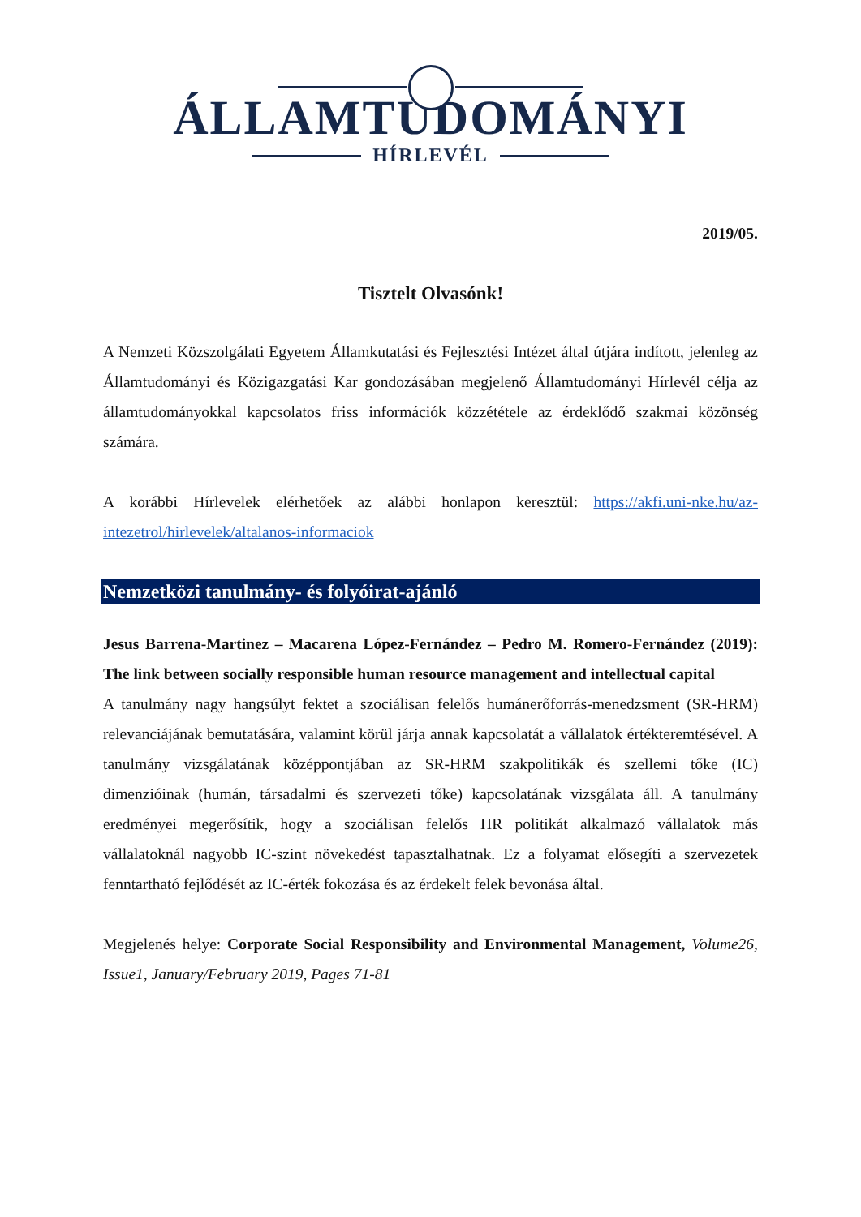ÁLLAMTUDOMÁNYI
HÍRLEVÉL
2019/05.
Tisztelt Olvasónk!
A Nemzeti Közszolgálati Egyetem Államkutatási és Fejlesztési Intézet által útjára indított, jelenleg az Államtudományi és Közigazgatási Kar gondozásában megjelenő Államtudományi Hírlevél célja az államtudományokkal kapcsolatos friss információk közzététele az érdeklődő szakmai közönség számára.
A korábbi Hírlevelek elérhetőek az alábbi honlapon keresztül: https://akfi.uni-nke.hu/az-intezetrol/hirlevelek/altalanos-informaciok
Nemzetközi tanulmány- és folyóirat-ajánló
Jesus Barrena-Martinez – Macarena López-Fernández – Pedro M. Romero-Fernández (2019): The link between socially responsible human resource management and intellectual capital
A tanulmány nagy hangsúlyt fektet a szociálisan felelős humánerőforrás-menedzsment (SR-HRM) relevanciájának bemutatására, valamint körül járja annak kapcsolatát a vállalatok értékteremtésével. A tanulmány vizsgálatának középpontjában az SR-HRM szakpolitikák és szellemi tőke (IC) dimenzióinak (humán, társadalmi és szervezeti tőke) kapcsolatának vizsgálata áll. A tanulmány eredményei megerősítik, hogy a szociálisan felelős HR politikát alkalmazó vállalatok más vállalatoknál nagyobb IC-szint növekedést tapasztalhatnak. Ez a folyamat elősegíti a szervezetek fenntartható fejlődését az IC-érték fokozása és az érdekelt felek bevonása által.
Megjelenés helye: Corporate Social Responsibility and Environmental Management, Volume26, Issue1, January/February 2019, Pages 71-81